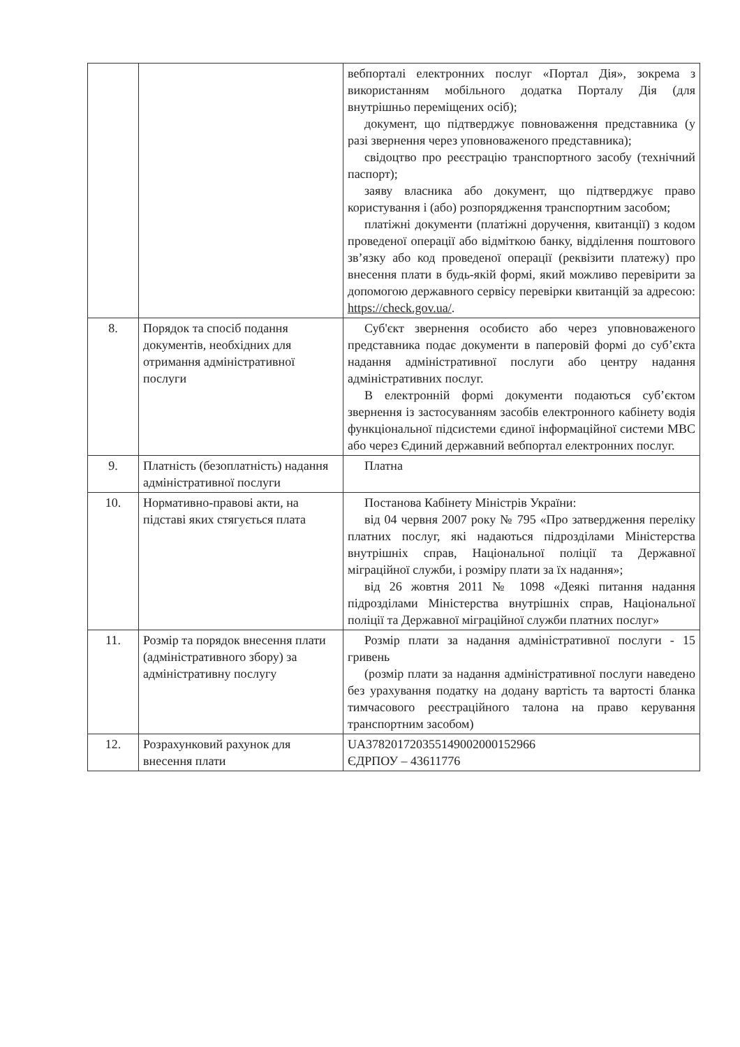| | | вебпорталі електронних послуг «Портал Дія», зокрема з використанням мобільного додатка Порталу Дія (для внутрішньо переміщених осіб); документ, що підтверджує повноваження представника (у разі звернення через уповноваженого представника); свідоцтво про реєстрацію транспортного засобу (технічний паспорт); заяву власника або документ, що підтверджує право користування і (або) розпорядження транспортним засобом; платіжні документи (платіжні доручення, квитанції) з кодом проведеної операції або відміткою банку, відділення поштового зв’язку або код проведеної операції (реквізити платежу) про внесення плати в будь-якій формі, який можливо перевірити за допомогою державного сервісу перевірки квитанцій за адресою: https://check.gov.ua/ . |
| 8. | Порядок та спосіб подання документів, необхідних для отримання адміністративної послуги | Суб'єкт звернення особисто або через уповноваженого представника подає документи в паперовій формі до суб’єкта надання адміністративної послуги або центру надання адміністративних послуг. В електронній формі документи подаються суб’єктом звернення із застосуванням засобів електронного кабінету водія функціональної підсистеми єдиної інформаційної системи МВС або через Єдиний державний вебпортал електронних послуг. |
| 9. | Платність (безоплатність) надання адміністративної послуги | Платна |
| 10. | Нормативно-правові акти, на підставі яких стягується плата | Постанова Кабінету Міністрів України: від 04 червня 2007 року № 795 «Про затвердження переліку платних послуг, які надаються підрозділами Міністерства внутрішніх справ, Національної поліції та Державної міграційної служби, і розміру плати за їх надання»; від 26 жовтня 2011 № 1098 «Деякі питання надання підрозділами Міністерства внутрішніх справ, Національної поліції та Державної міграційної служби платних послуг» |
| 11. | Розмір та порядок внесення плати (адміністративного збору) за адміністративну послугу | Розмір плати за надання адміністративної послуги - 15 гривень (розмір плати за надання адміністративної послуги наведено без урахування податку на додану вартість та вартості бланка тимчасового реєстраційного талона на право керування транспортним засобом) |
| 12. | Розрахунковий рахунок для внесення плати | UA378201720355149002000152966 ЄДРПОУ – 43611776 |